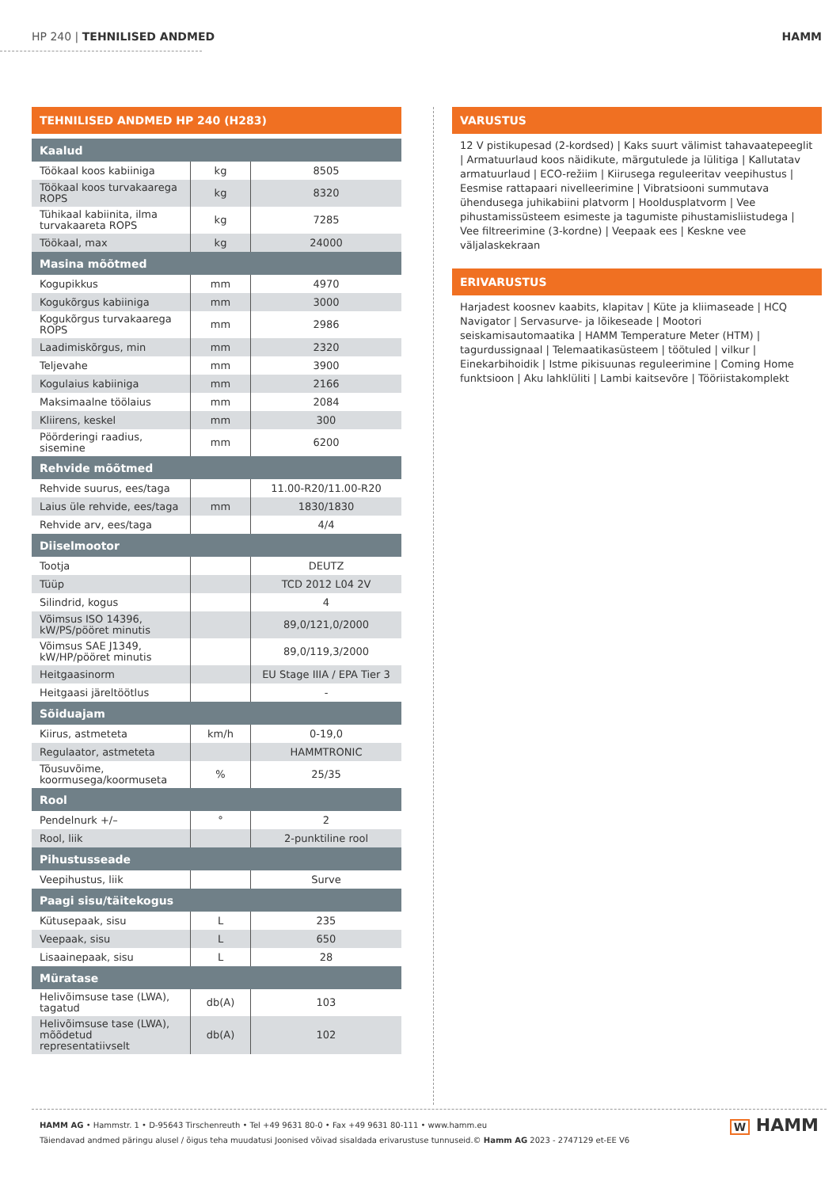HP 240 | TEHNILISED ANDMED HAMM
TEHNILISED ANDMED HP 240 (H283)
| Kaalud | | |
| Töökaal koos kabiiniga | kg | 8505 |
| Töökaal koos turvakaarega ROPS | kg | 8320 |
| Tühikaal kabiinita, ilma turvakaareta ROPS | kg | 7285 |
| Töökaal, max | kg | 24000 |
| Masina mõõtmed | | |
| Kogupikkus | mm | 4970 |
| Kogukõrgus kabiiniga | mm | 3000 |
| Kogukõrgus turvakaarega ROPS | mm | 2986 |
| Laadimiskõrgus, min | mm | 2320 |
| Teljevahe | mm | 3900 |
| Kogulaius kabiiniga | mm | 2166 |
| Maksimaalne töölaius | mm | 2084 |
| Kliirens, keskel | mm | 300 |
| Pöörderingi raadius, sisemine | mm | 6200 |
| Rehvide mõõtmed | | |
| Rehvide suurus, ees/taga | | 11.00-R20/11.00-R20 |
| Laius üle rehvide, ees/taga | mm | 1830/1830 |
| Rehvide arv, ees/taga | | 4/4 |
| Diiselmootor | | |
| Tootja | | DEUTZ |
| Tüüp | | TCD 2012 L04 2V |
| Silindrid, kogus | | 4 |
| Võimsus ISO 14396, kW/PS/pööret minutis | | 89,0/121,0/2000 |
| Võimsus SAE J1349, kW/HP/pööret minutis | | 89,0/119,3/2000 |
| Heitgaasinorm | | EU Stage IIIA / EPA Tier 3 |
| Heitgaasi järeltöötlus | | - |
| Sõiduajam | | |
| Kiirus, astmeteta | km/h | 0-19,0 |
| Regulaator, astmeteta | | HAMMTRONIC |
| Tõusuvõime, koormusega/koormuseta | % | 25/35 |
| Rool | | |
| Pendelnurk +/– | ° | 2 |
| Rool, liik | | 2-punktiline rool |
| Pihustusseade | | |
| Veepihustus, liik | | Surve |
| Paagi sisu/täitekogus | | |
| Kütusepaak, sisu | L | 235 |
| Veepaak, sisu | L | 650 |
| Lisaainepaak, sisu | L | 28 |
| Müratase | | |
| Helivõimsuse tase (LWA), tagatud | db(A) | 103 |
| Helivõimsuse tase (LWA), mõõdetud representatiivselt | db(A) | 102 |
VARUSTUS
12 V pistikupesad (2-kordsed) | Kaks suurt välimist tahavaatepeeglit | Armatuurlaud koos näidikute, märgutulede ja lülitiga | Kallutatav armatuurlaud | ECO-režiim | Kiirusega reguleeritav veepihustus | Eesmise rattapaari nivelleerimine | Vibratsiooni summutava ühendusega juhikabiini platvorm | Hooldusplatvorm | Vee pihustamissüsteem esimeste ja tagumiste pihustamisliistudega | Vee filtreerimine (3-kordne) | Veepaak ees | Keskne vee väljalaskekraan
ERIVARUSTUS
Harjadest koosnev kaabits, klapitav | Küte ja kliimaseade | HCQ Navigator | Servasurve- ja lõikeseade | Mootori seiskamisautomaatika | HAMM Temperature Meter (HTM) | tagurdussignaal | Telemaatikasüsteem | töötuled | vilkur | Einekarbihoidik | Istme pikisuunas reguleerimine | Coming Home funktsioon | Aku lahklüliti | Lambi kaitsevõre | Tööriistakomplekt
HAMM AG • Hammstr. 1 • D-95643 Tirschenreuth • Tel +49 9631 80-0 • Fax +49 9631 80-111 • www.hamm.eu
Täiendavad andmed päringu alusel / õigus teha muudatusi Joonised võivad sisaldada erivarustuse tunnuseid.© Hamm AG 2023 - 2747129 et-EE V6
W HAMM